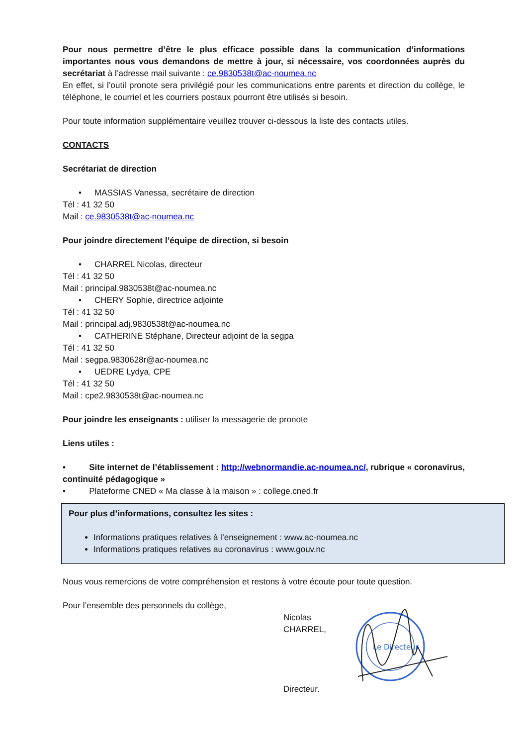Pour nous permettre d’être le plus efficace possible dans la communication d’informations importantes nous vous demandons de mettre à jour, si nécessaire, vos coordonnées auprès du secrétariat à l’adresse mail suivante : ce.9830538t@ac-noumea.nc
En effet, si l’outil pronote sera privilégié pour les communications entre parents et direction du collège, le téléphone, le courriel et les courriers postaux pourront être utilisés si besoin.
Pour toute information supplémentaire veuillez trouver ci-dessous la liste des contacts utiles.
CONTACTS
Secrétariat de direction
• MASSIAS Vanessa, secrétaire de direction
Tél : 41 32 50
Mail : ce.9830538t@ac-noumea.nc
Pour joindre directement l’équipe de direction, si besoin
• CHARREL Nicolas, directeur
Tél : 41 32 50
Mail : principal.9830538t@ac-noumea.nc
• CHERY Sophie, directrice adjointe
Tél : 41 32 50
Mail : principal.adj.9830538t@ac-noumea.nc
• CATHERINE Stéphane, Directeur adjoint de la segpa
Tél : 41 32 50
Mail : segpa.9830628r@ac-noumea.nc
• UEDRE Lydya, CPE
Tél : 41 32 50
Mail : cpe2.9830538t@ac-noumea.nc
Pour joindre les enseignants : utiliser la messagerie de pronote
Liens utiles :
• Site internet de l’établissement : http://webnormandie.ac-noumea.nc/, rubrique « coronavirus, continuité pédagogique »
• Plateforme CNED « Ma classe à la maison » : college.cned.fr
Pour plus d’informations, consultez les sites :
Informations pratiques relatives à l’enseignement : www.ac-noumea.nc
Informations pratiques relatives au coronavirus : www.gouv.nc
Nous vous remercions de votre compréhension et restons à votre écoute pour toute question.
Pour l’ensemble des personnels du collège,
Nicolas CHARREL,
Directeur.
Le Directeur